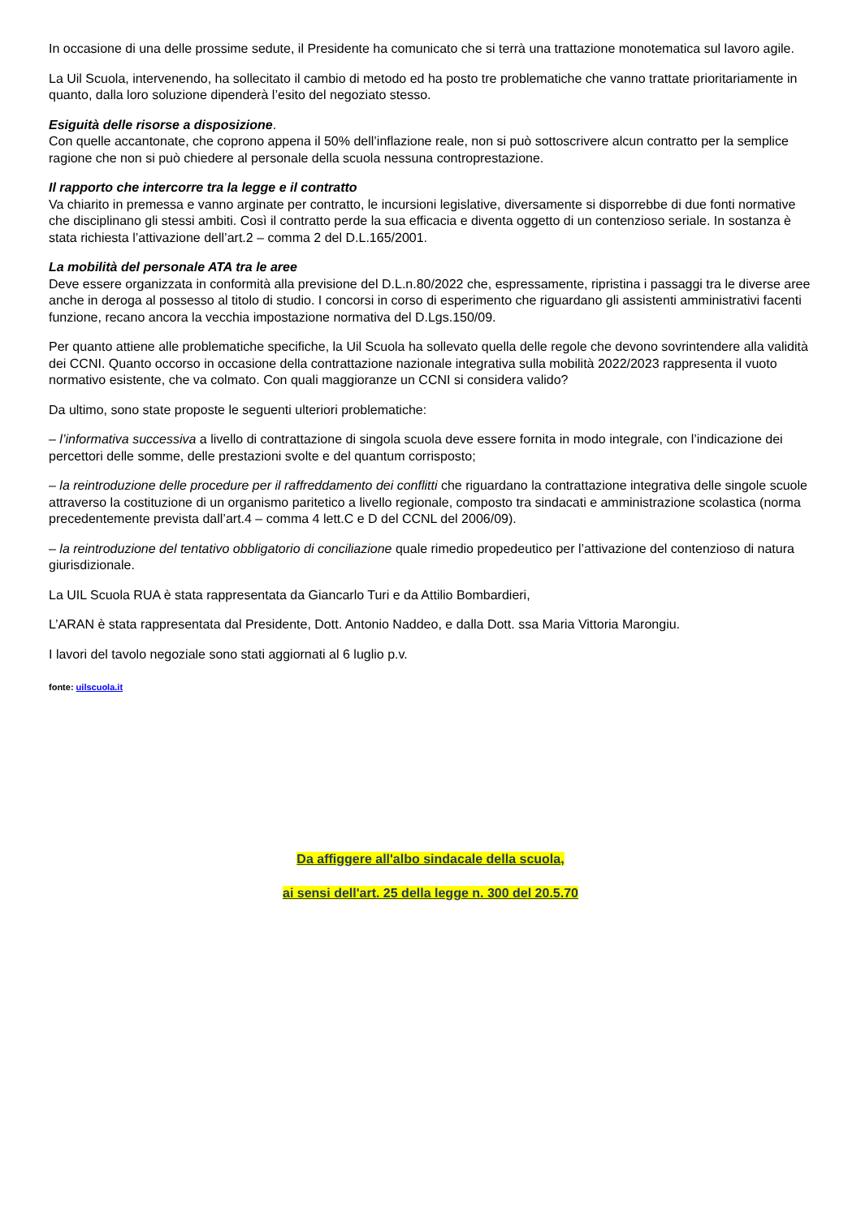In occasione di una delle prossime sedute, il Presidente ha comunicato che si terrà una trattazione monotematica sul lavoro agile.
La Uil Scuola, intervenendo, ha sollecitato il cambio di metodo ed ha posto tre problematiche che vanno trattate prioritariamente in quanto, dalla loro soluzione dipenderà l’esito del negoziato stesso.
Esiguità delle risorse a disposizione.
Con quelle accantonate, che coprono appena il 50% dell’inflazione reale, non si può sottoscrivere alcun contratto per la semplice ragione che non si può chiedere al personale della scuola nessuna controprestazione.
Il rapporto che intercorre tra la legge e il contratto
Va chiarito in premessa e vanno arginate per contratto, le incursioni legislative, diversamente si disporrebbe di due fonti normative che disciplinano gli stessi ambiti. Così il contratto perde la sua efficacia e diventa oggetto di un contenzioso seriale. In sostanza è stata richiesta l’attivazione dell’art.2 – comma 2 del D.L.165/2001.
La mobilità del personale ATA tra le aree
Deve essere organizzata in conformità alla previsione del D.L.n.80/2022 che, espressamente, ripristina i passaggi tra le diverse aree anche in deroga al possesso al titolo di studio. I concorsi in corso di esperimento che riguardano gli assistenti amministrativi facenti funzione, recano ancora la vecchia impostazione normativa del D.Lgs.150/09.
Per quanto attiene alle problematiche specifiche, la Uil Scuola ha sollevato quella delle regole che devono sovrintendere alla validità dei CCNI. Quanto occorso in occasione della contrattazione nazionale integrativa sulla mobilità 2022/2023 rappresenta il vuoto normativo esistente, che va colmato. Con quali maggioranze un CCNI si considera valido?
Da ultimo, sono state proposte le seguenti ulteriori problematiche:
– l’informativa successiva a livello di contrattazione di singola scuola deve essere fornita in modo integrale, con l’indicazione dei percettori delle somme, delle prestazioni svolte e del quantum corrisposto;
– la reintroduzione delle procedure per il raffreddamento dei conflitti che riguardano la contrattazione integrativa delle singole scuole attraverso la costituzione di un organismo paritetico a livello regionale, composto tra sindacati e amministrazione scolastica (norma precedentemente prevista dall’art.4 – comma 4 lett.C e D del CCNL del 2006/09).
– la reintroduzione del tentativo obbligatorio di conciliazione quale rimedio propedeutico per l’attivazione del contenzioso di natura giurisdizionale.
La UIL Scuola RUA è stata rappresentata da Giancarlo Turi e da Attilio Bombardieri,
L’ARAN è stata rappresentata dal Presidente, Dott. Antonio Naddeo, e dalla Dott. ssa Maria Vittoria Marongiu.
I lavori del tavolo negoziale sono stati aggiornati al 6 luglio p.v.
fonte: uilscuola.it
Da affiggere all'albo sindacale della scuola,
ai sensi dell'art. 25 della legge n. 300 del 20.5.70